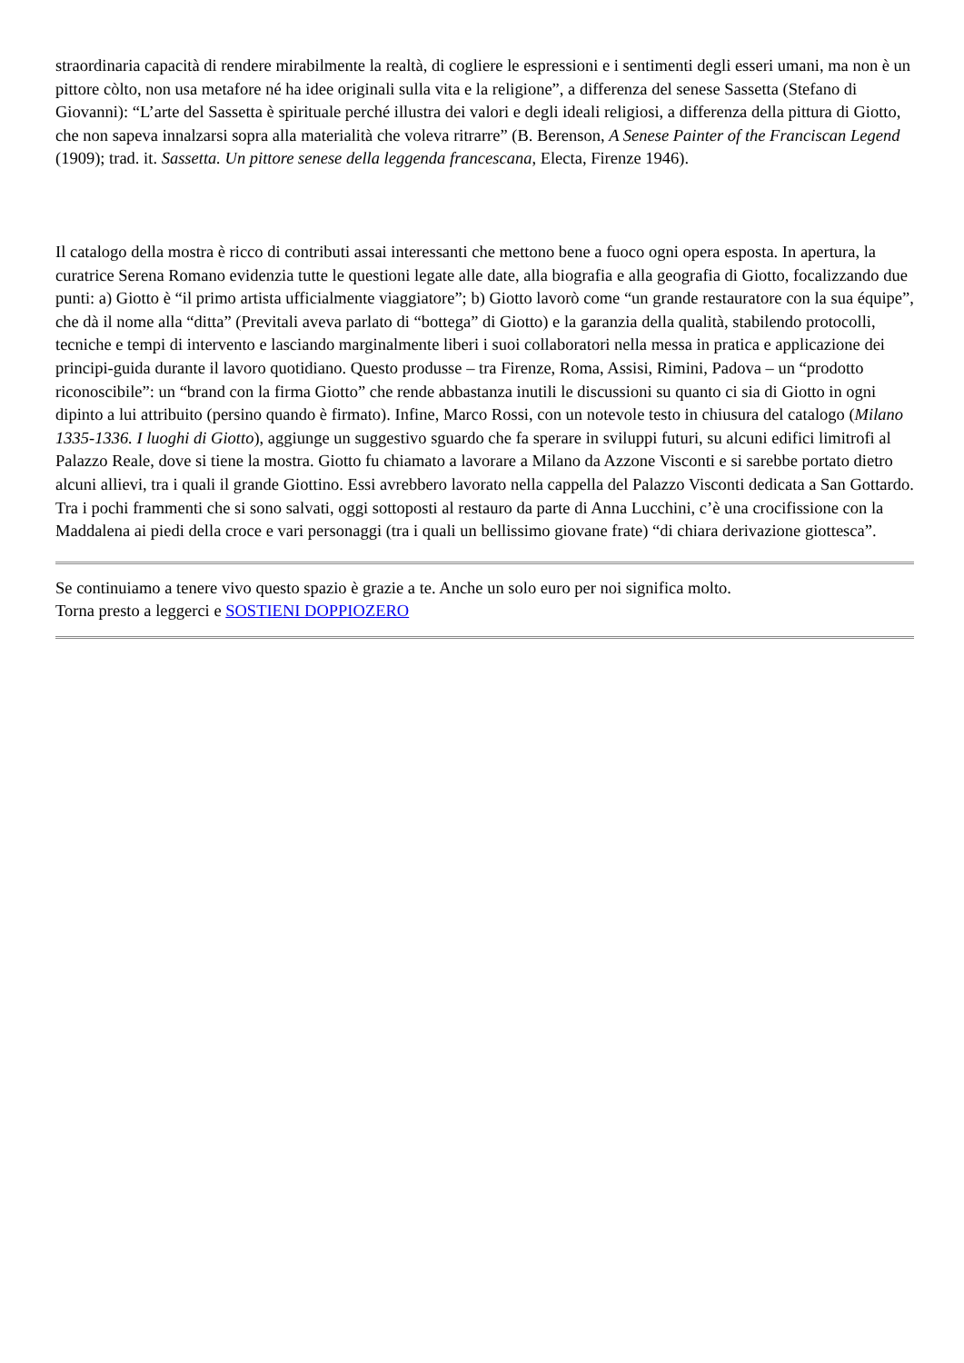straordinaria capacità di rendere mirabilmente la realtà, di cogliere le espressioni e i sentimenti degli esseri umani, ma non è un pittore còlto, non usa metafore né ha idee originali sulla vita e la religione”, a differenza del senese Sassetta (Stefano di Giovanni): “L’arte del Sassetta è spirituale perché illustra dei valori e degli ideali religiosi, a differenza della pittura di Giotto, che non sapeva innalzarsi sopra alla materialità che voleva ritrarre” (B. Berenson, A Senese Painter of the Franciscan Legend (1909); trad. it. Sassetta. Un pittore senese della leggenda francescana, Electa, Firenze 1946).
Il catalogo della mostra è ricco di contributi assai interessanti che mettono bene a fuoco ogni opera esposta. In apertura, la curatrice Serena Romano evidenzia tutte le questioni legate alle date, alla biografia e alla geografia di Giotto, focalizzando due punti: a) Giotto è “il primo artista ufficialmente viaggiatore”; b) Giotto lavorò come “un grande restauratore con la sua équipe”, che dà il nome alla “ditta” (Previtali aveva parlato di “bottega” di Giotto) e la garanzia della qualità, stabilendo protocolli, tecniche e tempi di intervento e lasciando marginalmente liberi i suoi collaboratori nella messa in pratica e applicazione dei principi-guida durante il lavoro quotidiano. Questo produsse – tra Firenze, Roma, Assisi, Rimini, Padova – un “prodotto riconoscibile”: un “brand con la firma Giotto” che rende abbastanza inutili le discussioni su quanto ci sia di Giotto in ogni dipinto a lui attribuito (persino quando è firmato). Infine, Marco Rossi, con un notevole testo in chiusura del catalogo (Milano 1335-1336. I luoghi di Giotto), aggiunge un suggestivo sguardo che fa sperare in sviluppi futuri, su alcuni edifici limitrofi al Palazzo Reale, dove si tiene la mostra. Giotto fu chiamato a lavorare a Milano da Azzone Visconti e si sarebbe portato dietro alcuni allievi, tra i quali il grande Giottino. Essi avrebbero lavorato nella cappella del Palazzo Visconti dedicata a San Gottardo. Tra i pochi frammenti che si sono salvati, oggi sottoposti al restauro da parte di Anna Lucchini, c’è una crocifissione con la Maddalena ai piedi della croce e vari personaggi (tra i quali un bellissimo giovane frate) “di chiara derivazione giottesca”.
Se continuiamo a tenere vivo questo spazio è grazie a te. Anche un solo euro per noi significa molto.
Torna presto a leggerci e SOSTIENI DOPPIOZERO